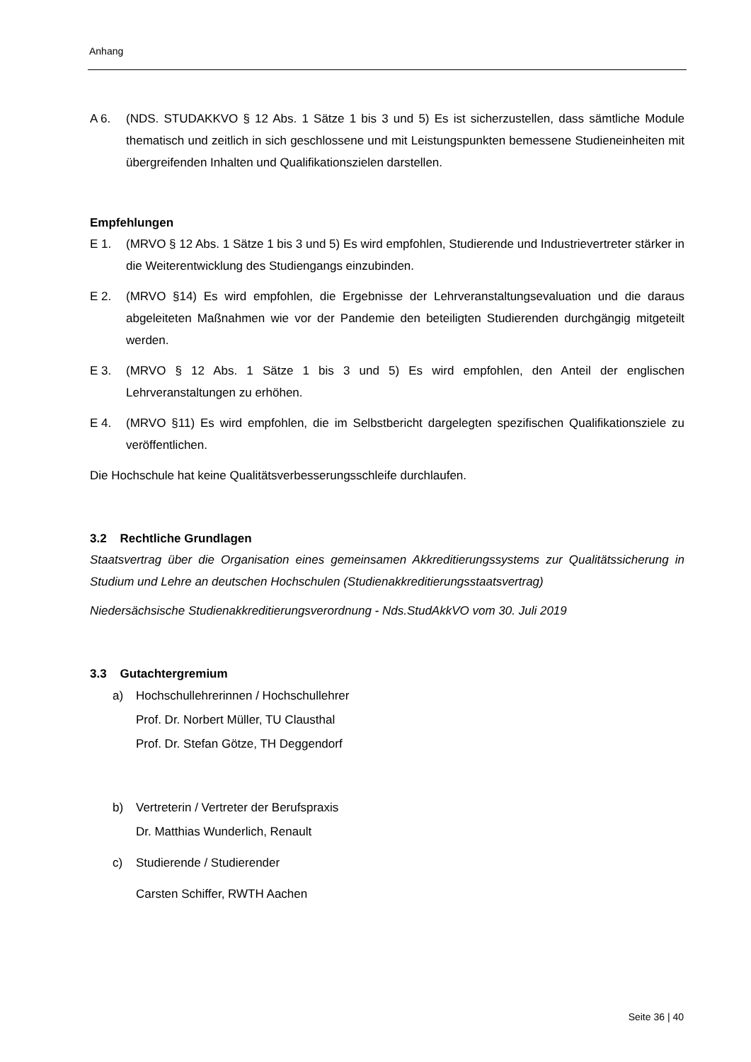Anhang
A 6. (NDS. STUDAKKVO § 12 Abs. 1 Sätze 1 bis 3 und 5) Es ist sicherzustellen, dass sämtliche Module thematisch und zeitlich in sich geschlossene und mit Leistungspunkten bemessene Studieneinheiten mit übergreifenden Inhalten und Qualifikationszielen darstellen.
Empfehlungen
E 1. (MRVO § 12 Abs. 1 Sätze 1 bis 3 und 5) Es wird empfohlen, Studierende und Industrievertreter stärker in die Weiterentwicklung des Studiengangs einzubinden.
E 2. (MRVO §14) Es wird empfohlen, die Ergebnisse der Lehrveranstaltungsevaluation und die daraus abgeleiteten Maßnahmen wie vor der Pandemie den beteiligten Studierenden durchgängig mitgeteilt werden.
E 3. (MRVO § 12 Abs. 1 Sätze 1 bis 3 und 5) Es wird empfohlen, den Anteil der englischen Lehrveranstaltungen zu erhöhen.
E 4. (MRVO §11) Es wird empfohlen, die im Selbstbericht dargelegten spezifischen Qualifikationsziele zu veröffentlichen.
Die Hochschule hat keine Qualitätsverbesserungsschleife durchlaufen.
3.2 Rechtliche Grundlagen
Staatsvertrag über die Organisation eines gemeinsamen Akkreditierungssystems zur Qualitätssicherung in Studium und Lehre an deutschen Hochschulen (Studienakkreditierungsstaatsvertrag)
Niedersächsische Studienakkreditierungsverordnung - Nds.StudAkkVO vom 30. Juli 2019
3.3 Gutachtergremium
a) Hochschullehrerinnen / Hochschullehrer
Prof. Dr. Norbert Müller, TU Clausthal
Prof. Dr. Stefan Götze, TH Deggendorf
b) Vertreterin / Vertreter der Berufspraxis
Dr. Matthias Wunderlich, Renault
c) Studierende / Studierender
Carsten Schiffer, RWTH Aachen
Seite 36 | 40